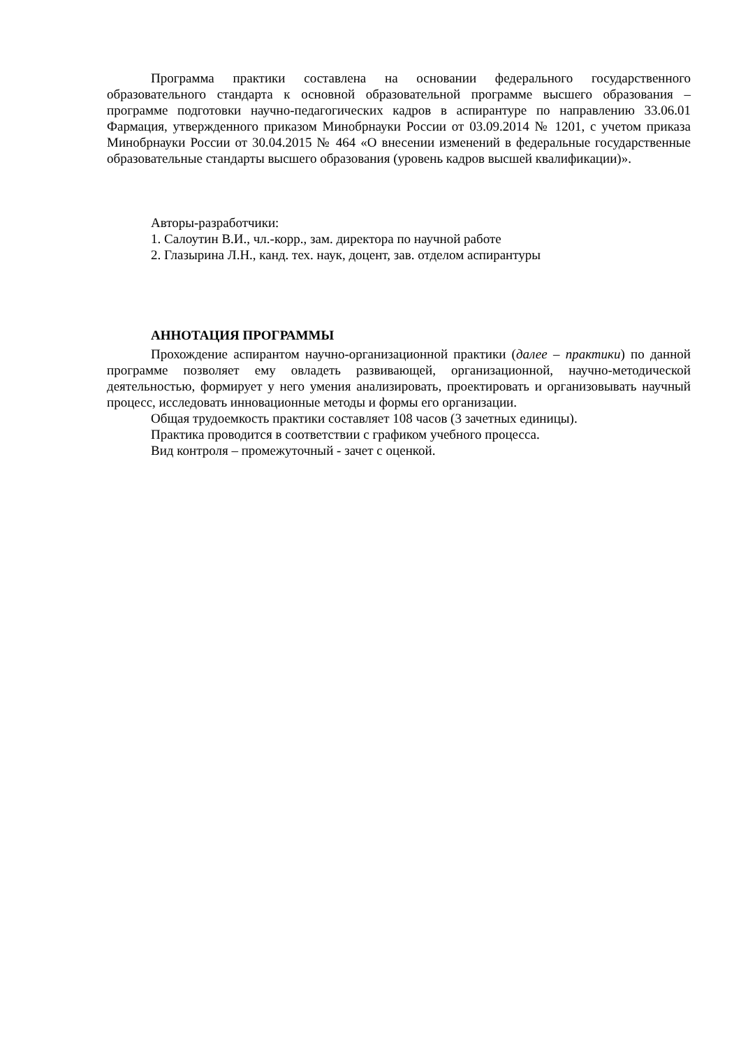Программа практики составлена на основании федерального государственного образовательного стандарта к основной образовательной программе высшего образования – программе подготовки научно-педагогических кадров в аспирантуре по направлению 33.06.01 Фармация, утвержденного приказом Минобрнауки России от 03.09.2014 № 1201, с учетом приказа Минобрнауки России от 30.04.2015 № 464 «О внесении изменений в федеральные государственные образовательные стандарты высшего образования (уровень кадров высшей квалификации)».
Авторы-разработчики:
1. Салоутин В.И., чл.-корр., зам. директора по научной работе
2. Глазырина Л.Н., канд. тех. наук, доцент, зав. отделом аспирантуры
АННОТАЦИЯ ПРОГРАММЫ
Прохождение аспирантом научно-организационной практики (далее – практики) по данной программе позволяет ему овладеть развивающей, организационной, научно-методической деятельностью, формирует у него умения анализировать, проектировать и организовывать научный процесс, исследовать инновационные методы и формы его организации.
Общая трудоемкость практики составляет 108 часов (3 зачетных единицы).
Практика проводится в соответствии с графиком учебного процесса.
Вид контроля – промежуточный - зачет с оценкой.